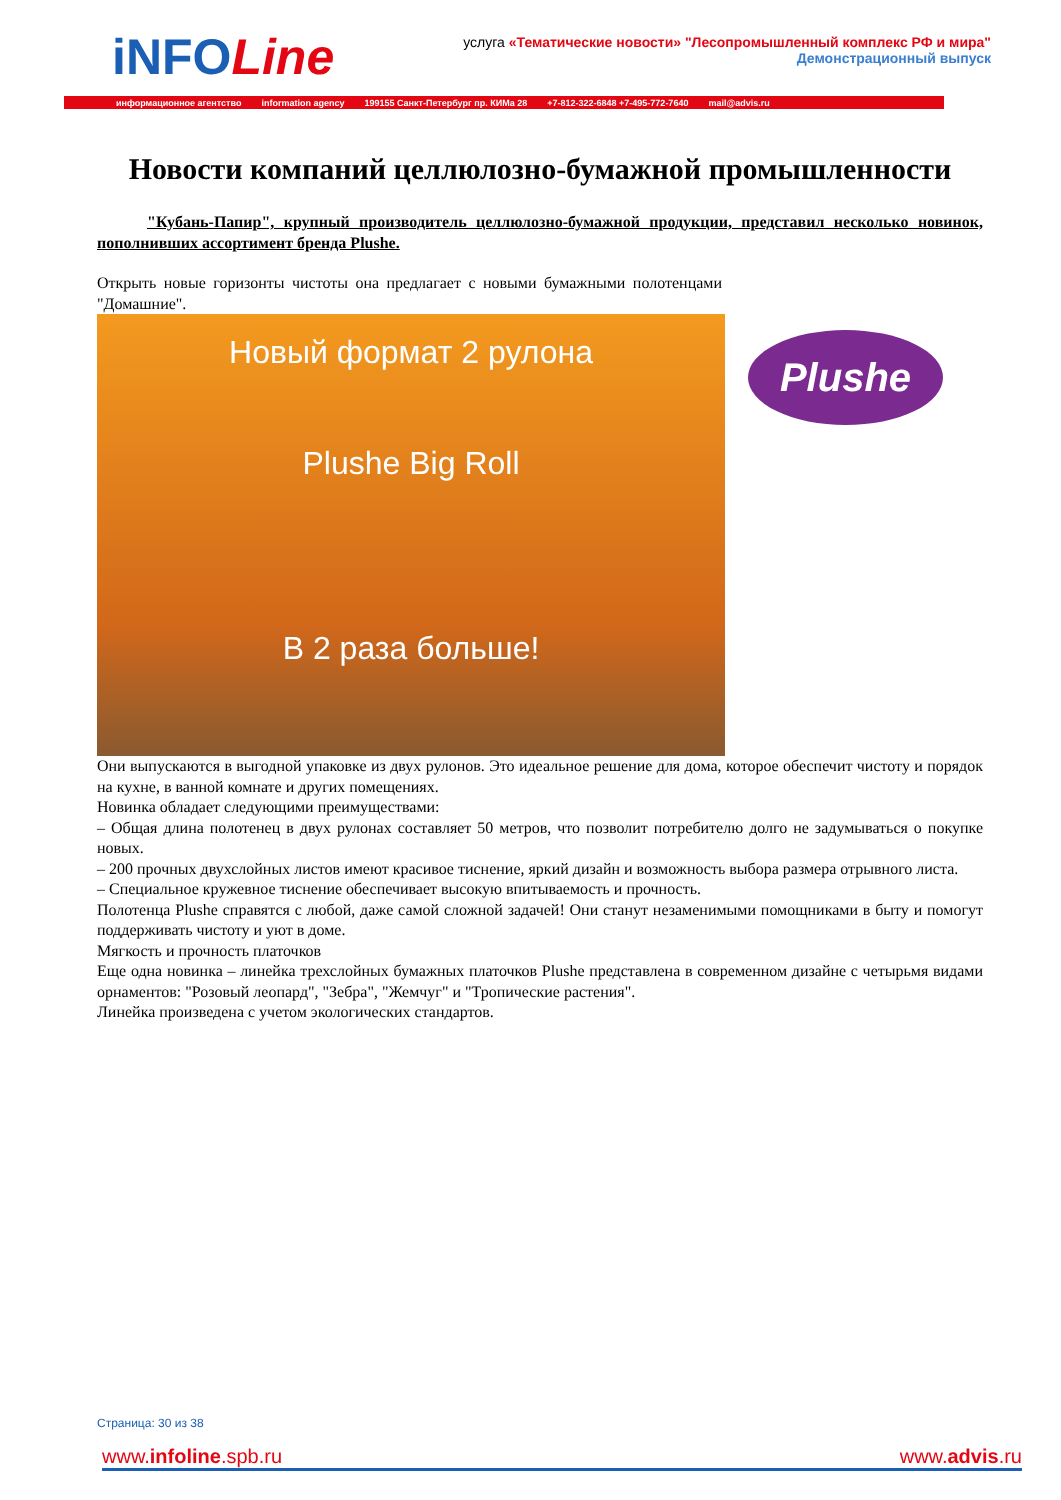iNFOLine
услуга «Тематические новости» "Лесопромышленный комплекс РФ и мира"
Демонстрационный выпуск
информационное агентство information agency 199155 Санкт-Петербург пр. КИМа 28 +7-812-322-6848 +7-495-772-7640 mail@advis.ru
Новости компаний целлюлозно-бумажной промышленности
"Кубань-Папир", крупный производитель целлюлозно-бумажной продукции, представил несколько новинок, пополнивших ассортимент бренда Plushe.
Открыть новые горизонты чистоты она предлагает с новыми бумажными полотенцами "Домашние".
Новый формат 2 рулона
Plushe Big Roll
В 2 раза больше!
Они выпускаются в выгодной упаковке из двух рулонов. Это идеальное решение для дома, которое обеспечит чистоту и порядок на кухне, в ванной комнате и других помещениях.
Новинка обладает следующими преимуществами:
– Общая длина полотенец в двух рулонах составляет 50 метров, что позволит потребителю долго не задумываться о покупке новых.
– 200 прочных двухслойных листов имеют красивое тиснение, яркий дизайн и возможность выбора размера отрывного листа.
– Специальное кружевное тиснение обеспечивает высокую впитываемость и прочность.
Полотенца Plushe справятся с любой, даже самой сложной задачей! Они станут незаменимыми помощниками в быту и помогут поддерживать чистоту и уют в доме.
Мягкость и прочность платочков
Еще одна новинка – линейка трехслойных бумажных платочков Plushe представлена в современном дизайне с четырьмя видами орнаментов: "Розовый леопард", "Зебра", "Жемчуг" и "Тропические растения".
Линейка произведена с учетом экологических стандартов.
Plushe
Страница: 30 из 38
www.infoline.spb.ru www.advis.ru